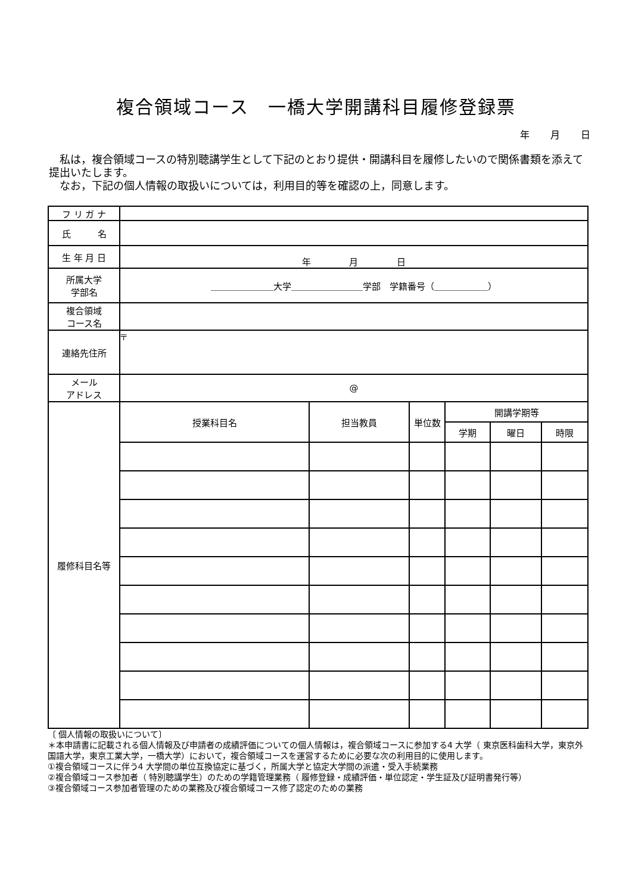複合領域コース　一橋大学開講科目履修登録票
年 月 日
　私は，複合領域コースの特別聴講学生として下記のとおり提供・開講科目を履修したいので関係書類を添えて提出いたします。
　なお，下記の個人情報の取扱いについては，利用目的等を確認の上，同意します。
| フ リ ガ ナ | | | | | | |
| 氏 名 | | | | | | |
| 生 年 月 日 | 年 月 日 | | | | | |
| 所属大学 学部名 | ＿＿＿＿＿＿＿大学＿＿＿＿＿＿＿＿学部 学籍番号（＿＿＿＿＿＿） | | | | | |
| 複合領域 コース名 | | | | | | |
| 連絡先住所 | 〒 | | | | | |
| メール アドレス | @ | | | | | |
| 履修科目名等 | 授業科目名 | 担当教員 | 単位数 | 開講学期等 | | |
| | | | | 学期 | 曜日 | 時限 |
〔 個人情報の取扱いについて〕
＊本申請書に記載される個人情報及び申請者の成績評価についての個人情報は，複合領域コースに参加する4 大学（ 東京医科歯科大学，東京外国語大学，東京工業大学，一橋大学）において，複合領域コースを運営するために必要な次の利用目的に使用します。
①複合領域コースに伴う4 大学間の単位互換協定に基づく，所属大学と協定大学間の派遣・受入手続業務
②複合領域コース参加者（ 特別聴講学生）のための学籍管理業務（ 履修登録・成績評価・単位認定・学生証及び証明書発行等）
③複合領域コース参加者管理のための業務及び複合領域コース修了認定のための業務